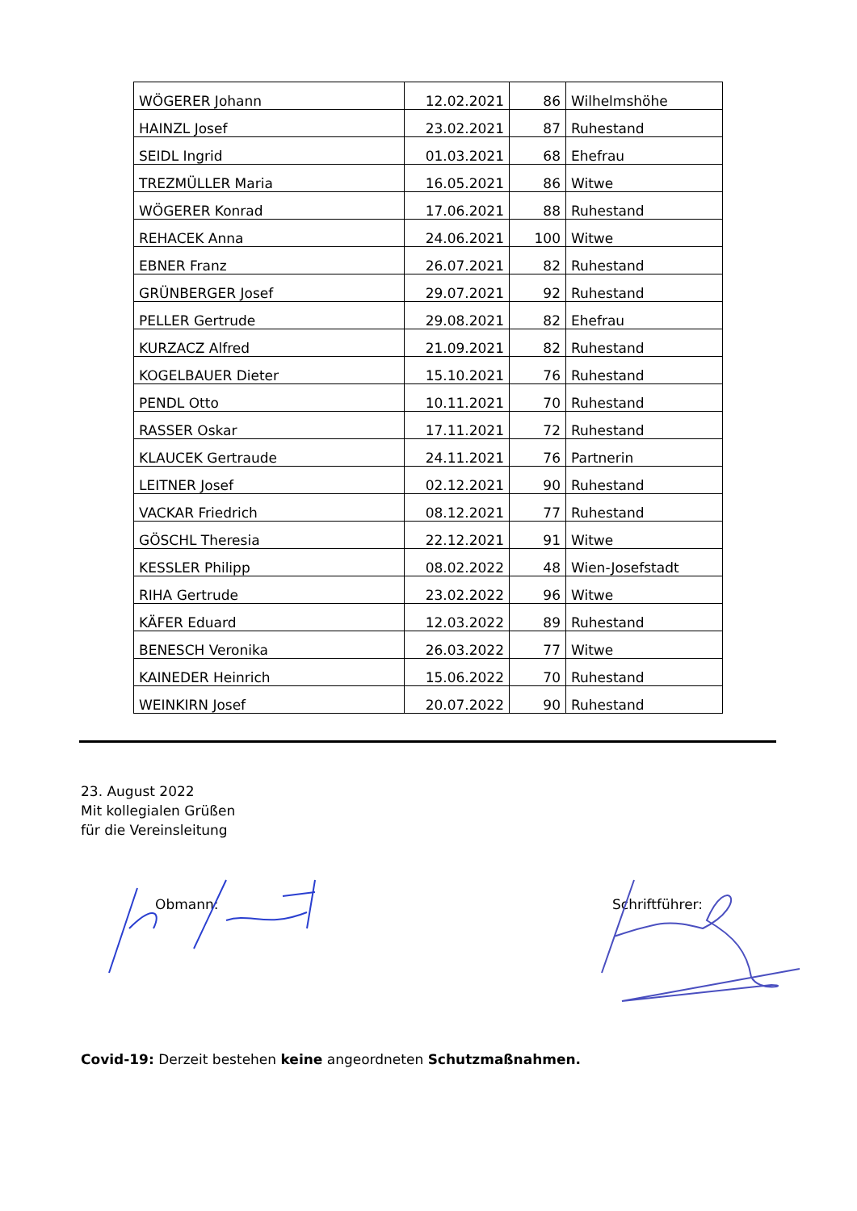| WÖGERER Johann | 12.02.2021 | 86 | Wilhelmshöhe |
| HAINZL Josef | 23.02.2021 | 87 | Ruhestand |
| SEIDL Ingrid | 01.03.2021 | 68 | Ehefrau |
| TREZMÜLLER Maria | 16.05.2021 | 86 | Witwe |
| WÖGERER Konrad | 17.06.2021 | 88 | Ruhestand |
| REHACEK Anna | 24.06.2021 | 100 | Witwe |
| EBNER Franz | 26.07.2021 | 82 | Ruhestand |
| GRÜNBERGER Josef | 29.07.2021 | 92 | Ruhestand |
| PELLER Gertrude | 29.08.2021 | 82 | Ehefrau |
| KURZACZ Alfred | 21.09.2021 | 82 | Ruhestand |
| KOGELBAUER Dieter | 15.10.2021 | 76 | Ruhestand |
| PENDL Otto | 10.11.2021 | 70 | Ruhestand |
| RASSER Oskar | 17.11.2021 | 72 | Ruhestand |
| KLAUCEK Gertraude | 24.11.2021 | 76 | Partnerin |
| LEITNER Josef | 02.12.2021 | 90 | Ruhestand |
| VACKAR Friedrich | 08.12.2021 | 77 | Ruhestand |
| GÖSCHL Theresia | 22.12.2021 | 91 | Witwe |
| KESSLER Philipp | 08.02.2022 | 48 | Wien-Josefstadt |
| RIHA Gertrude | 23.02.2022 | 96 | Witwe |
| KÄFER Eduard | 12.03.2022 | 89 | Ruhestand |
| BENESCH Veronika | 26.03.2022 | 77 | Witwe |
| KAINEDER Heinrich | 15.06.2022 | 70 | Ruhestand |
| WEINKIRN Josef | 20.07.2022 | 90 | Ruhestand |
23. August 2022
Mit kollegialen Grüßen
für die Vereinsleitung
Obmann: Schriftführer:
Covid-19: Derzeit bestehen keine angeordneten Schutzmaßnahmen.